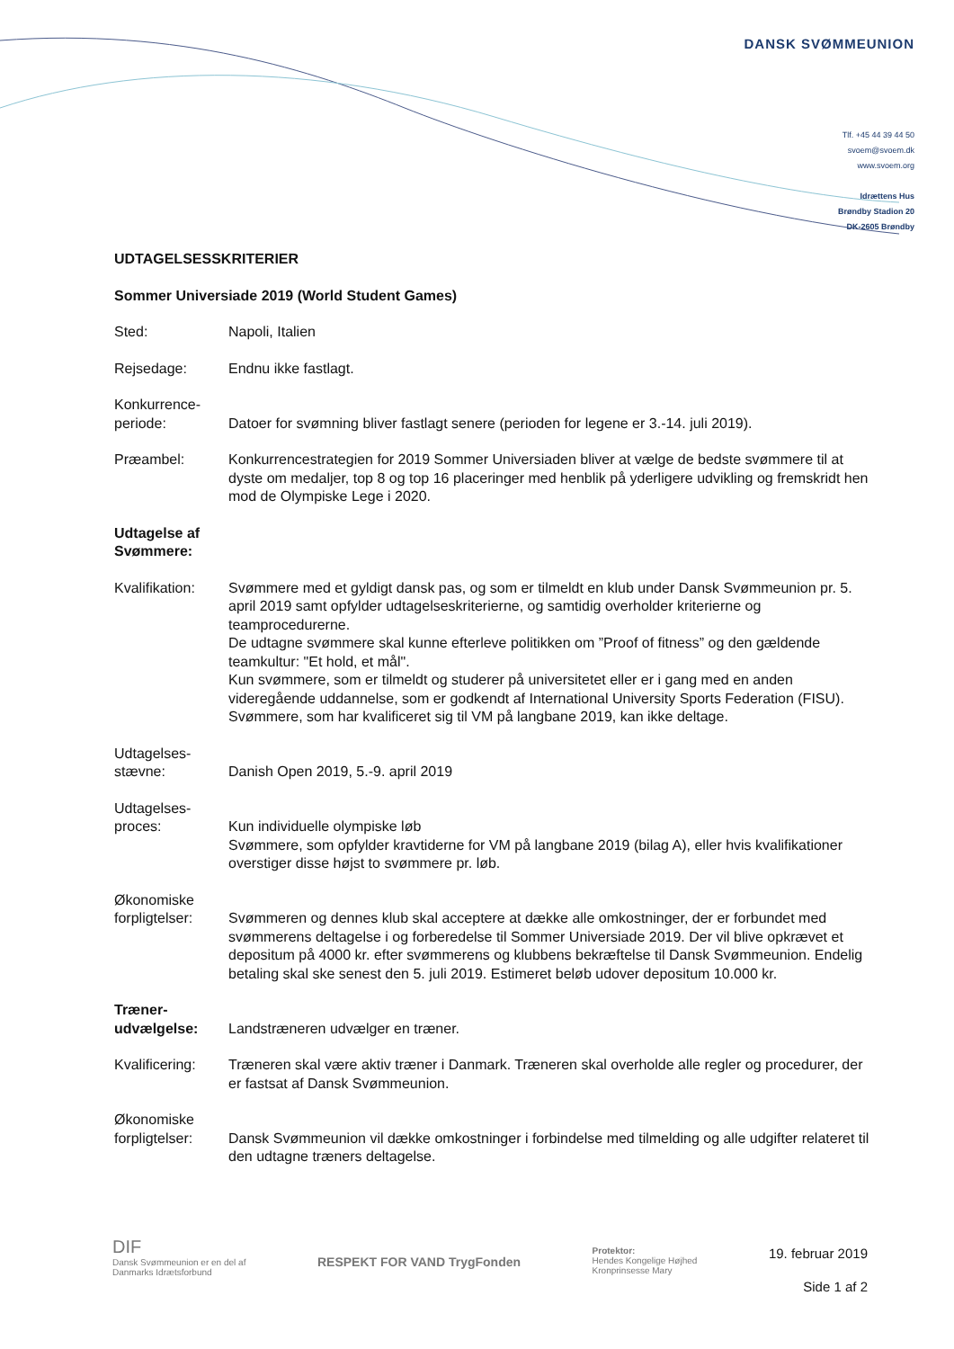DANSK SVØMMEUNION
Tlf. +45 44 39 44 50
svoem@svoem.dk
www.svoem.org
Idrættens Hus
Brøndby Stadion 20
DK-2605 Brøndby
UDTAGELSESSKRITERIER
Sommer Universiade 2019 (World Student Games)
Sted: Napoli, Italien
Rejsedage: Endnu ikke fastlagt.
Konkurrence-
periode:
Datoer for svømning bliver fastlagt senere (perioden for legene er 3.-14. juli 2019).
Præambel: Konkurrencestrategien for 2019 Sommer Universiaden bliver at vælge de bedste svømmere til at dyste om medaljer, top 8 og top 16 placeringer med henblik på yderligere udvikling og fremskridt hen mod de Olympiske Lege i 2020.
Udtagelse af Svømmere:
Kvalifikation:
Svømmere med et gyldigt dansk pas, og som er tilmeldt en klub under Dansk Svømmeunion pr. 5. april 2019 samt opfylder udtagelseskriterierne, og samtidig overholder kriterierne og teamprocedurerne.
De udtagne svømmere skal kunne efterleve politikken om ”Proof of fitness” og den gældende teamkultur: "Et hold, et mål".
Kun svømmere, som er tilmeldt og studerer på universitetet eller er i gang med en anden videregående uddannelse, som er godkendt af International University Sports Federation (FISU).
Svømmere, som har kvalificeret sig til VM på langbane 2019, kan ikke deltage.
Udtagelses-
stævne:
Danish Open 2019, 5.-9. april 2019
Udtagelses-
proces:
Kun individuelle olympiske løb
Svømmere, som opfylder kravtiderne for VM på langbane 2019 (bilag A), eller hvis kvalifikationer overstiger disse højst to svømmere pr. løb.
Økonomiske
forpligtelser:
Svømmeren og dennes klub skal acceptere at dække alle omkostninger, der er forbundet med svømmerens deltagelse i og forberedelse til Sommer Universiade 2019. Der vil blive opkrævet et depositum på 4000 kr. efter svømmerens og klubbens bekræftelse til Dansk Svømmeunion. Endelig betaling skal ske senest den 5. juli 2019. Estimeret beløb udover depositum 10.000 kr.
Træner-
udvælgelse:
Landstræneren udvælger en træner.
Kvalificering:
Træneren skal være aktiv træner i Danmark. Træneren skal overholde alle regler og procedurer, der er fastsat af Dansk Svømmeunion.
Økonomiske
forpligtelser:
Dansk Svømmeunion vil dække omkostninger i forbindelse med tilmelding og alle udgifter relateret til den udtagne træners deltagelse.
DIF
Dansk Svømmeunion er en del af
Danmarks Idrætsforbund
RESPEKT FOR VAND TrygFonden
Protektor:
Hendes Kongelige Højhed
Kronprinsesse Mary
19. februar 2019
Side 1 af 2